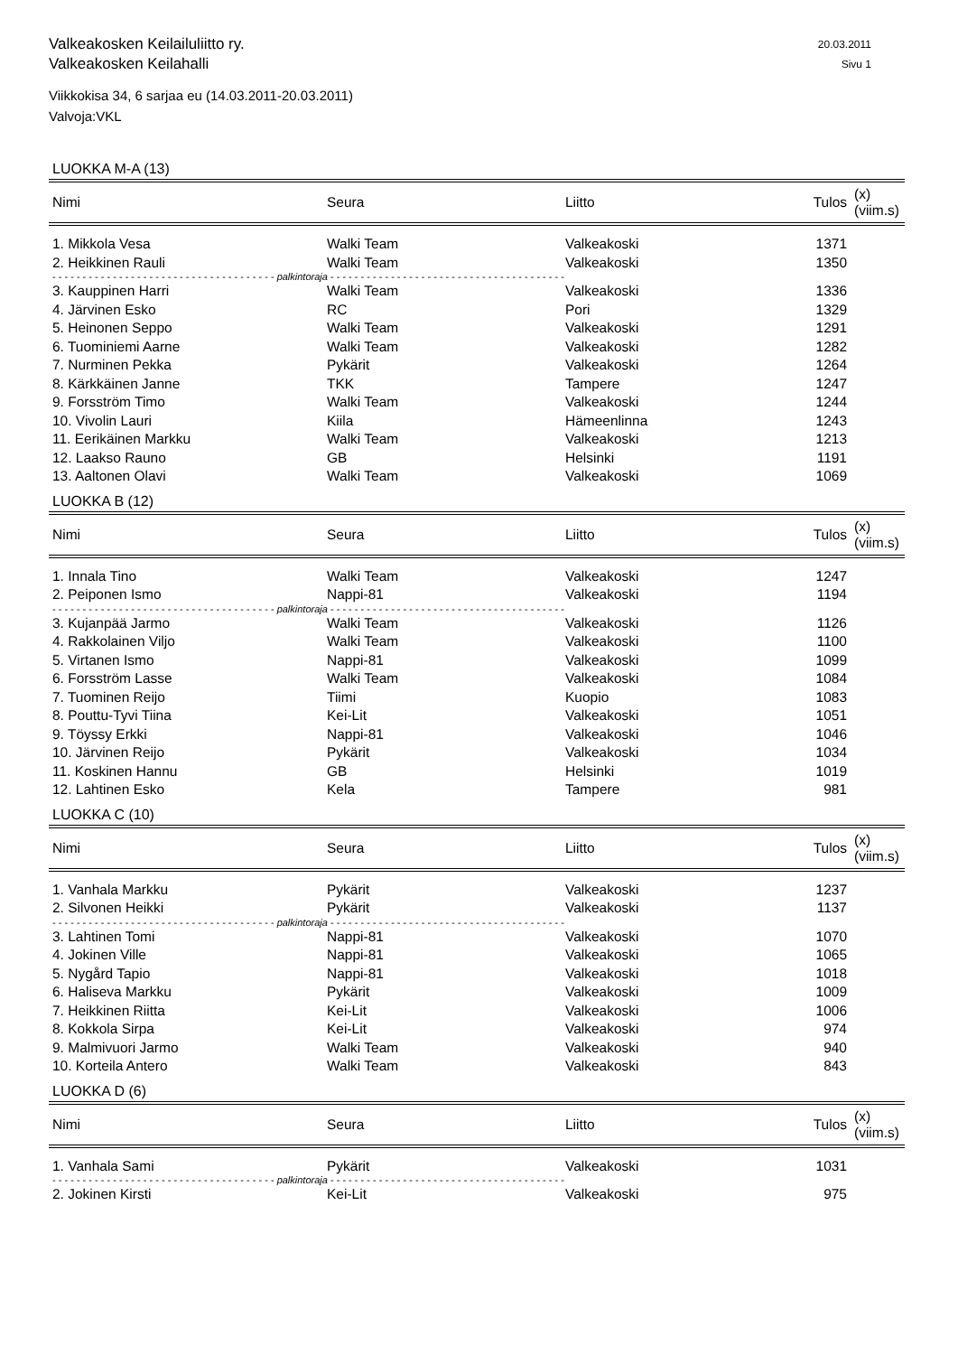Valkeakosken Keilailuliitto ry.
Valkeakosken Keilahalli
20.03.2011
Sivu 1
Viikkokisa 34, 6 sarjaa eu (14.03.2011-20.03.2011)
Valvoja:VKL
LUOKKA M-A (13)
| Nimi | Seura | Liitto | Tulos | (x) (viim.s) |
| --- | --- | --- | --- | --- |
| 1. Mikkola Vesa | Walki Team | Valkeakoski | 1371 | |
| 2. Heikkinen Rauli | Walki Team | Valkeakoski | 1350 | |
| - - - - - - - - - - - - - - - - - - - - - - - - - - - - - - - - - - - - - palkintoraja - - - - - - - - - - - - - - - - - - - - - - - - - - - - - - - - - - - - - - - | | | | |
| 3. Kauppinen Harri | Walki Team | Valkeakoski | 1336 | |
| 4. Järvinen Esko | RC | Pori | 1329 | |
| 5. Heinonen Seppo | Walki Team | Valkeakoski | 1291 | |
| 6. Tuominiemi Aarne | Walki Team | Valkeakoski | 1282 | |
| 7. Nurminen Pekka | Pykärit | Valkeakoski | 1264 | |
| 8. Kärkkäinen Janne | TKK | Tampere | 1247 | |
| 9. Forsström Timo | Walki Team | Valkeakoski | 1244 | |
| 10. Vivolin Lauri | Kiila | Hämeenlinna | 1243 | |
| 11. Eerikäinen Markku | Walki Team | Valkeakoski | 1213 | |
| 12. Laakso Rauno | GB | Helsinki | 1191 | |
| 13. Aaltonen Olavi | Walki Team | Valkeakoski | 1069 | |
LUOKKA B (12)
| Nimi | Seura | Liitto | Tulos | (x) (viim.s) |
| --- | --- | --- | --- | --- |
| 1. Innala Tino | Walki Team | Valkeakoski | 1247 | |
| 2. Peiponen Ismo | Nappi-81 | Valkeakoski | 1194 | |
| - - - - - - - - - - - - - - - - - - - - - - - - - - - - - - - - - - - - - palkintoraja - - - - - - - - - - - - - - - - - - - - - - - - - - - - - - - - - - - - - - - | | | | |
| 3. Kujanpää Jarmo | Walki Team | Valkeakoski | 1126 | |
| 4. Rakkolainen Viljo | Walki Team | Valkeakoski | 1100 | |
| 5. Virtanen Ismo | Nappi-81 | Valkeakoski | 1099 | |
| 6. Forsström Lasse | Walki Team | Valkeakoski | 1084 | |
| 7. Tuominen Reijo | Tiimi | Kuopio | 1083 | |
| 8. Pouttu-Tyvi Tiina | Kei-Lit | Valkeakoski | 1051 | |
| 9. Töyssy Erkki | Nappi-81 | Valkeakoski | 1046 | |
| 10. Järvinen Reijo | Pykärit | Valkeakoski | 1034 | |
| 11. Koskinen Hannu | GB | Helsinki | 1019 | |
| 12. Lahtinen Esko | Kela | Tampere | 981 | |
LUOKKA C (10)
| Nimi | Seura | Liitto | Tulos | (x) (viim.s) |
| --- | --- | --- | --- | --- |
| 1. Vanhala Markku | Pykärit | Valkeakoski | 1237 | |
| 2. Silvonen Heikki | Pykärit | Valkeakoski | 1137 | |
| - - - - - - - - - - - - - - - - - - - - - - - - - - - - - - - - - - - - - palkintoraja - - - - - - - - - - - - - - - - - - - - - - - - - - - - - - - - - - - - - - - | | | | |
| 3. Lahtinen Tomi | Nappi-81 | Valkeakoski | 1070 | |
| 4. Jokinen Ville | Nappi-81 | Valkeakoski | 1065 | |
| 5. Nygård Tapio | Nappi-81 | Valkeakoski | 1018 | |
| 6. Haliseva Markku | Pykärit | Valkeakoski | 1009 | |
| 7. Heikkinen Riitta | Kei-Lit | Valkeakoski | 1006 | |
| 8. Kokkola Sirpa | Kei-Lit | Valkeakoski | 974 | |
| 9. Malmivuori Jarmo | Walki Team | Valkeakoski | 940 | |
| 10. Korteila Antero | Walki Team | Valkeakoski | 843 | |
LUOKKA D (6)
| Nimi | Seura | Liitto | Tulos | (x) (viim.s) |
| --- | --- | --- | --- | --- |
| 1. Vanhala Sami | Pykärit | Valkeakoski | 1031 | |
| - - - - - - - - - - - - - - - - - - - - - - - - - - - - - - - - - - - - - palkintoraja - - - - - - - - - - - - - - - - - - - - - - - - - - - - - - - - - - - - - - - | | | | |
| 2. Jokinen Kirsti | Kei-Lit | Valkeakoski | 975 | |